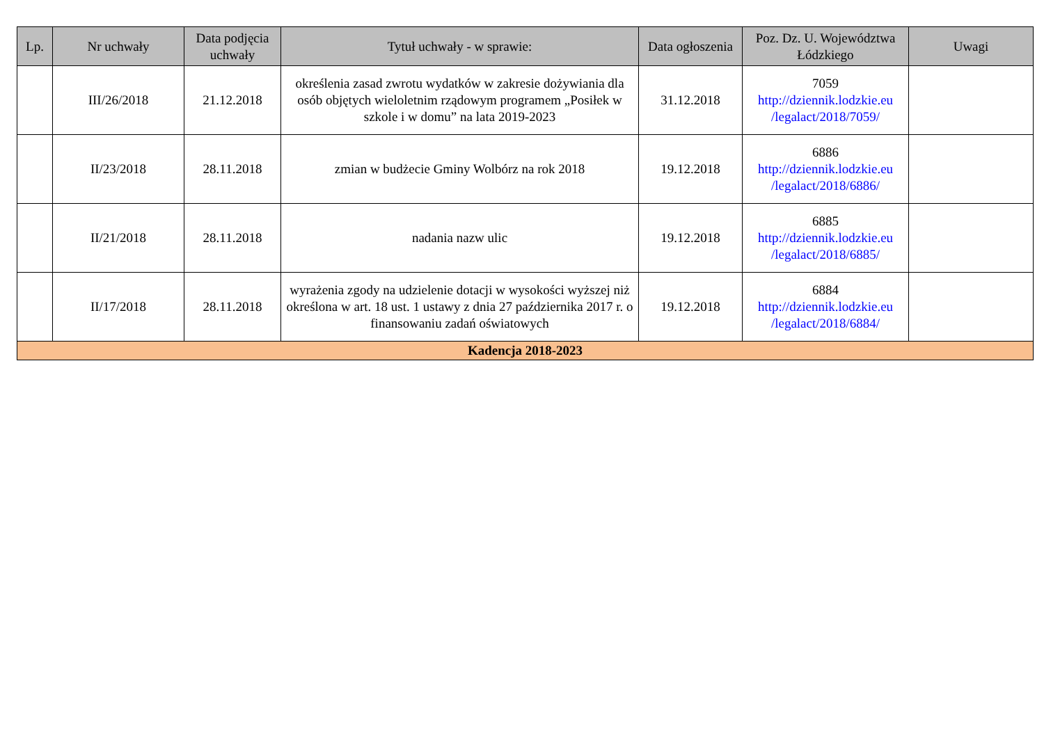| Lp. | Nr uchwały | Data podjęcia uchwały | Tytuł uchwały - w sprawie: | Data ogłoszenia | Poz. Dz. U. Województwa Łódzkiego | Uwagi |
| --- | --- | --- | --- | --- | --- | --- |
| | III/26/2018 | 21.12.2018 | określenia zasad zwrotu wydatków w zakresie dożywiania dla osób objętych wieloletnim rządowym programem „Posiłek w szkole i w domu” na lata 2019-2023 | 31.12.2018 | 7059 http://dziennik.lodzkie.eu /legalact/2018/7059/ | |
| | II/23/2018 | 28.11.2018 | zmian w budżecie Gminy Wolbórz na rok 2018 | 19.12.2018 | 6886 http://dziennik.lodzkie.eu /legalact/2018/6886/ | |
| | II/21/2018 | 28.11.2018 | nadania nazw ulic | 19.12.2018 | 6885 http://dziennik.lodzkie.eu /legalact/2018/6885/ | |
| | II/17/2018 | 28.11.2018 | wyrażenia zgody na udzielenie dotacji w wysokości wyższej niż określona w art. 18 ust. 1 ustawy z dnia 27 października 2017 r. o finansowaniu zadań oświatowych | 19.12.2018 | 6884 http://dziennik.lodzkie.eu /legalact/2018/6884/ | |
| Kadencja 2018-2023 | | | | | | |